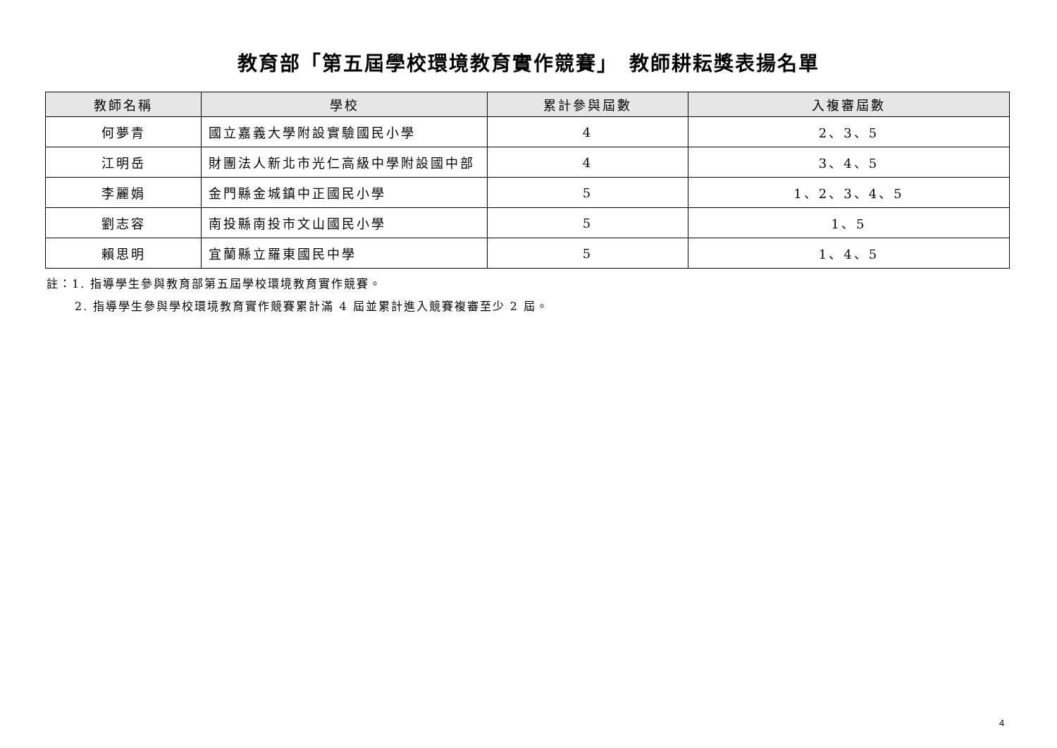教育部「第五屆學校環境教育實作競賽」　教師耕耘獎表揚名單
| 教師名稱 | 學校 | 累計參與屆數 | 入複審屆數 |
| --- | --- | --- | --- |
| 何夢青 | 國立嘉義大學附設實驗國民小學 | 4 | 2、3、5 |
| 江明岳 | 財團法人新北市光仁高級中學附設國中部 | 4 | 3、4、5 |
| 李麗娟 | 金門縣金城鎮中正國民小學 | 5 | 1、2、3、4、5 |
| 劉志容 | 南投縣南投市文山國民小學 | 5 | 1、5 |
| 賴思明 | 宜蘭縣立羅東國民中學 | 5 | 1、4、5 |
註：1. 指導學生參與教育部第五屆學校環境教育實作競賽。
2. 指導學生參與學校環境教育實作競賽累計滿 4 屆並累計進入競賽複審至少 2 屆。
4